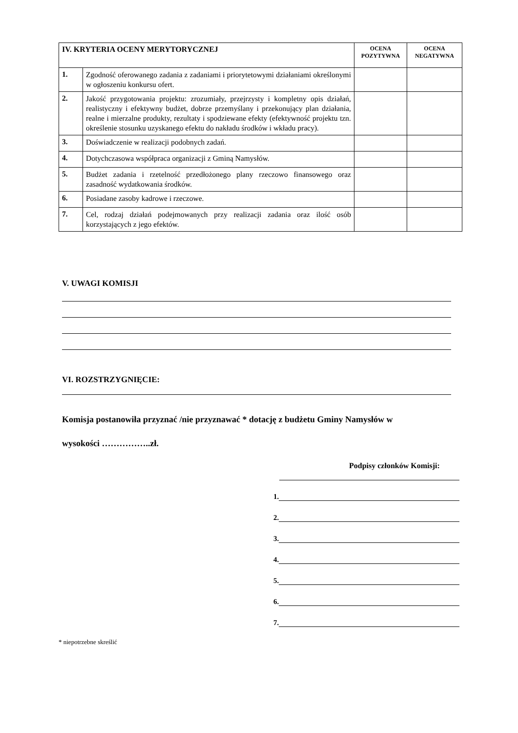| IV. KRYTERIA OCENY MERYTORYCZNEJ | | OCENA POZYTYWNA | OCENA NEGATYWNA |
| --- | --- | --- | --- |
| 1. | Zgodność oferowanego zadania z zadaniami i priorytetowymi działaniami określonymi w ogłoszeniu konkursu ofert. | | |
| 2. | Jakość przygotowania projektu: zrozumiały, przejrzysty i kompletny opis działań, realistyczny i efektywny budżet, dobrze przemyślany i przekonujący plan działania, realne i mierzalne produkty, rezultaty i spodziewane efekty (efektywność projektu tzn. określenie stosunku uzyskanego efektu do nakładu środków i wkładu pracy). | | |
| 3. | Doświadczenie w realizacji podobnych zadań. | | |
| 4. | Dotychczasowa współpraca organizacji z Gminą Namysłów. | | |
| 5. | Budżet zadania i rzetelność przedłożonego plany rzeczowo finansowego oraz zasadność wydatkowania środków. | | |
| 6. | Posiadane zasoby kadrowe i rzeczowe. | | |
| 7. | Cel, rodzaj działań podejmowanych przy realizacji zadania oraz ilość osób korzystających z jego efektów. | | |
V. UWAGI KOMISJI
VI. ROZSTRZYGNIĘCIE:
Komisja postanowiła przyznać /nie przyznawać * dotację z budżetu Gminy Namysłów w
wysokości ……………..zł.
Podpisy członków Komisji:
1.
2.
3.
4.
5.
6.
7.
* niepotrzebne skreślić